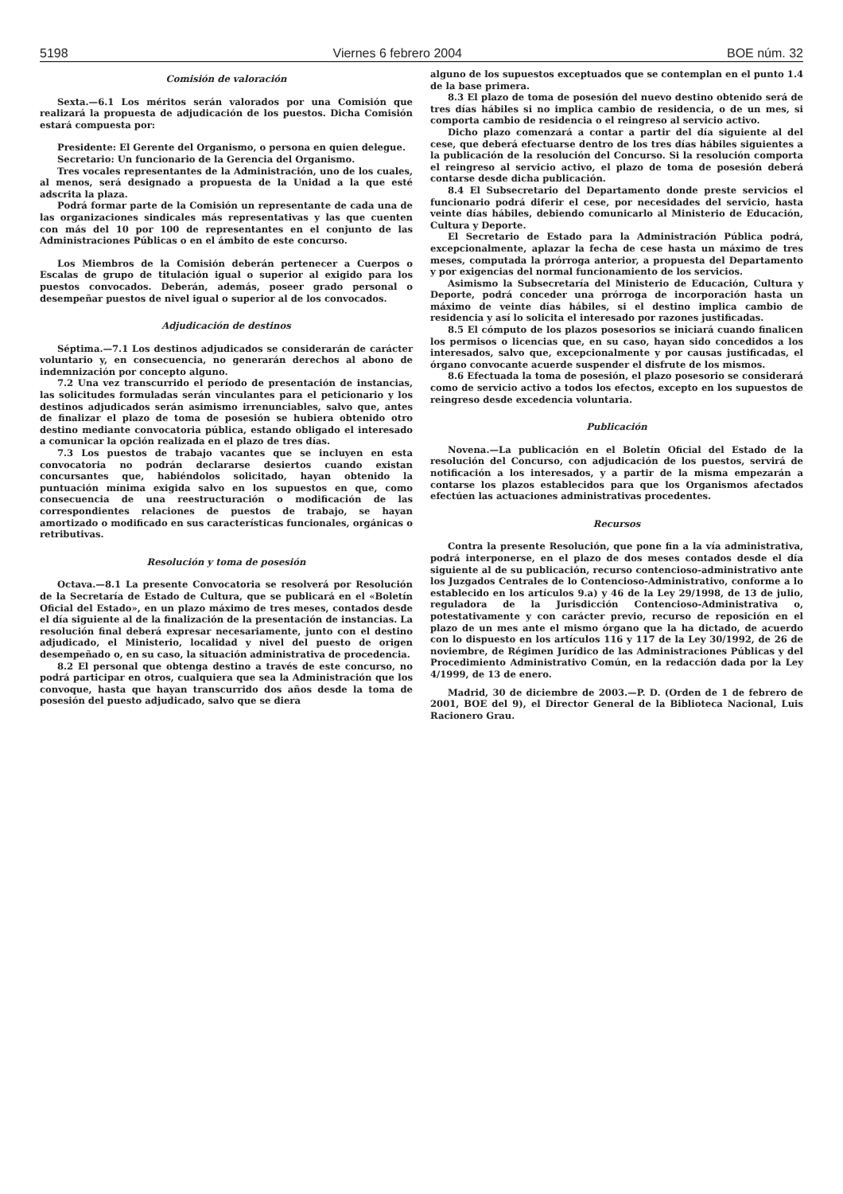5198 Viernes 6 febrero 2004 BOE núm. 32
Comisión de valoración
Sexta.—6.1 Los méritos serán valorados por una Comisión que realizará la propuesta de adjudicación de los puestos. Dicha Comisión estará compuesta por:
Presidente: El Gerente del Organismo, o persona en quien delegue.
Secretario: Un funcionario de la Gerencia del Organismo.
Tres vocales representantes de la Administración, uno de los cuales, al menos, será designado a propuesta de la Unidad a la que esté adscrita la plaza.
Podrá formar parte de la Comisión un representante de cada una de las organizaciones sindicales más representativas y las que cuenten con más del 10 por 100 de representantes en el conjunto de las Administraciones Públicas o en el ámbito de este concurso.
Los Miembros de la Comisión deberán pertenecer a Cuerpos o Escalas de grupo de titulación igual o superior al exigido para los puestos convocados. Deberán, además, poseer grado personal o desempeñar puestos de nivel igual o superior al de los convocados.
Adjudicación de destinos
Séptima.—7.1 Los destinos adjudicados se considerarán de carácter voluntario y, en consecuencia, no generarán derechos al abono de indemnización por concepto alguno.
7.2 Una vez transcurrido el período de presentación de instancias, las solicitudes formuladas serán vinculantes para el peticionario y los destinos adjudicados serán asimismo irrenunciables, salvo que, antes de finalizar el plazo de toma de posesión se hubiera obtenido otro destino mediante convocatoria pública, estando obligado el interesado a comunicar la opción realizada en el plazo de tres días.
7.3 Los puestos de trabajo vacantes que se incluyen en esta convocatoria no podrán declararse desiertos cuando existan concursantes que, habiéndolos solicitado, hayan obtenido la puntuación mínima exigida salvo en los supuestos en que, como consecuencia de una reestructuración o modificación de las correspondientes relaciones de puestos de trabajo, se hayan amortizado o modificado en sus características funcionales, orgánicas o retributivas.
Resolución y toma de posesión
Octava.—8.1 La presente Convocatoria se resolverá por Resolución de la Secretaría de Estado de Cultura, que se publicará en el «Boletín Oficial del Estado», en un plazo máximo de tres meses, contados desde el día siguiente al de la finalización de la presentación de instancias. La resolución final deberá expresar necesariamente, junto con el destino adjudicado, el Ministerio, localidad y nivel del puesto de origen desempeñado o, en su caso, la situación administrativa de procedencia.
8.2 El personal que obtenga destino a través de este concurso, no podrá participar en otros, cualquiera que sea la Administración que los convoque, hasta que hayan transcurrido dos años desde la toma de posesión del puesto adjudicado, salvo que se diera
alguno de los supuestos exceptuados que se contemplan en el punto 1.4 de la base primera.
8.3 El plazo de toma de posesión del nuevo destino obtenido será de tres días hábiles si no implica cambio de residencia, o de un mes, si comporta cambio de residencia o el reingreso al servicio activo.
Dicho plazo comenzará a contar a partir del día siguiente al del cese, que deberá efectuarse dentro de los tres días hábiles siguientes a la publicación de la resolución del Concurso. Si la resolución comporta el reingreso al servicio activo, el plazo de toma de posesión deberá contarse desde dicha publicación.
8.4 El Subsecretario del Departamento donde preste servicios el funcionario podrá diferir el cese, por necesidades del servicio, hasta veinte días hábiles, debiendo comunicarlo al Ministerio de Educación, Cultura y Deporte.
El Secretario de Estado para la Administración Pública podrá, excepcionalmente, aplazar la fecha de cese hasta un máximo de tres meses, computada la prórroga anterior, a propuesta del Departamento y por exigencias del normal funcionamiento de los servicios.
Asimismo la Subsecretaría del Ministerio de Educación, Cultura y Deporte, podrá conceder una prórroga de incorporación hasta un máximo de veinte días hábiles, si el destino implica cambio de residencia y así lo solicita el interesado por razones justificadas.
8.5 El cómputo de los plazos posesorios se iniciará cuando finalicen los permisos o licencias que, en su caso, hayan sido concedidos a los interesados, salvo que, excepcionalmente y por causas justificadas, el órgano convocante acuerde suspender el disfrute de los mismos.
8.6 Efectuada la toma de posesión, el plazo posesorio se considerará como de servicio activo a todos los efectos, excepto en los supuestos de reingreso desde excedencia voluntaria.
Publicación
Novena.—La publicación en el Boletín Oficial del Estado de la resolución del Concurso, con adjudicación de los puestos, servirá de notificación a los interesados, y a partir de la misma empezarán a contarse los plazos establecidos para que los Organismos afectados efectúen las actuaciones administrativas procedentes.
Recursos
Contra la presente Resolución, que pone fin a la vía administrativa, podrá interponerse, en el plazo de dos meses contados desde el día siguiente al de su publicación, recurso contencioso-administrativo ante los Juzgados Centrales de lo Contencioso-Administrativo, conforme a lo establecido en los artículos 9.a) y 46 de la Ley 29/1998, de 13 de julio, reguladora de la Jurisdicción Contencioso-Administrativa o, potestativamente y con carácter previo, recurso de reposición en el plazo de un mes ante el mismo órgano que la ha dictado, de acuerdo con lo dispuesto en los artículos 116 y 117 de la Ley 30/1992, de 26 de noviembre, de Régimen Jurídico de las Administraciones Públicas y del Procedimiento Administrativo Común, en la redacción dada por la Ley 4/1999, de 13 de enero.
Madrid, 30 de diciembre de 2003.—P. D. (Orden de 1 de febrero de 2001, BOE del 9), el Director General de la Biblioteca Nacional, Luis Racionero Grau.